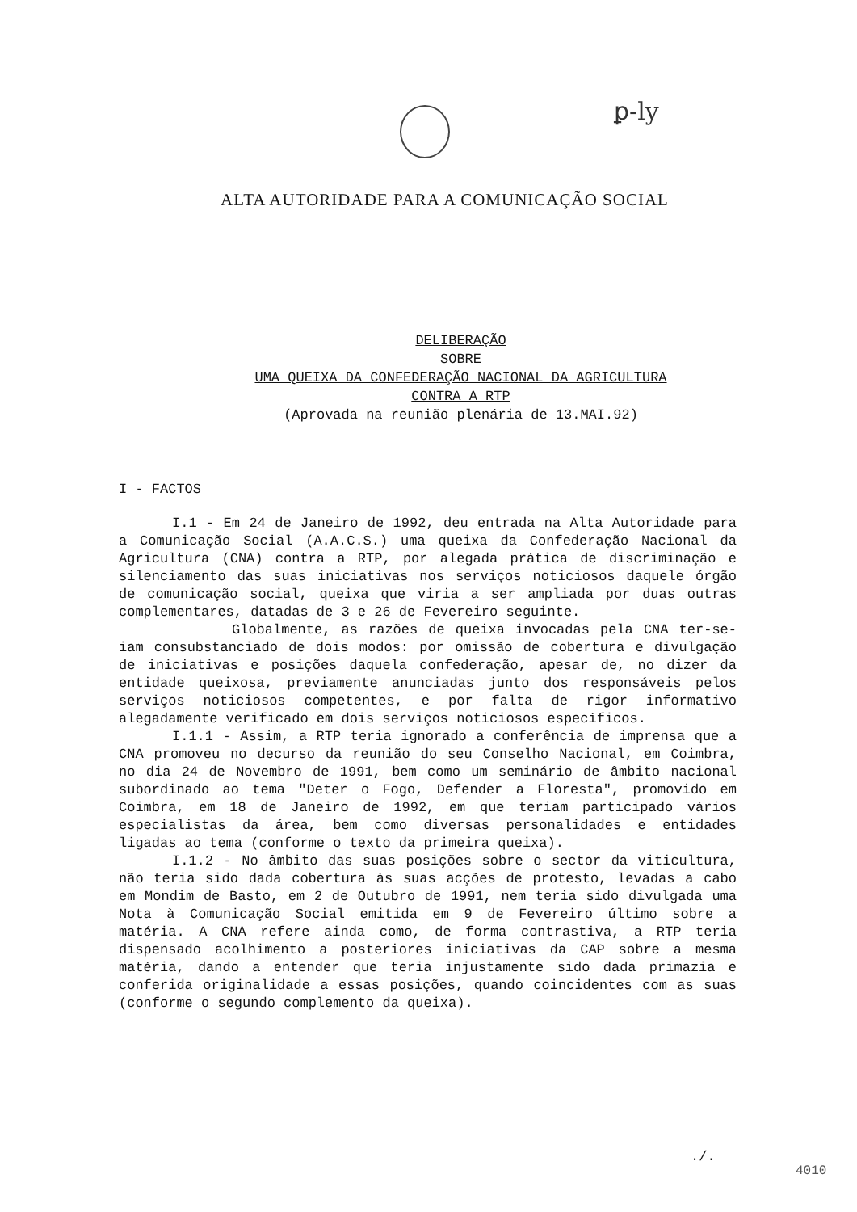ꝑ-ly
ALTA AUTORIDADE PARA A COMUNICAÇÃO SOCIAL
DELIBERAÇÃO
SOBRE
UMA QUEIXA DA CONFEDERAÇÃO NACIONAL DA AGRICULTURA
CONTRA A RTP
(Aprovada na reunião plenária de 13.MAI.92)
I - FACTOS
I.1 - Em 24 de Janeiro de 1992, deu entrada na Alta Autoridade para a Comunicação Social (A.A.C.S.) uma queixa da Confederação Nacional da Agricultura (CNA) contra a RTP, por alegada prática de discriminação e silenciamento das suas iniciativas nos serviços noticiosos daquele órgão de comunicação social, queixa que viria a ser ampliada por duas outras complementares, datadas de 3 e 26 de Fevereiro seguinte.
Globalmente, as razões de queixa invocadas pela CNA ter-se-iam consubstanciado de dois modos: por omissão de cobertura e divulgação de iniciativas e posições daquela confederação, apesar de, no dizer da entidade queixosa, previamente anunciadas junto dos responsáveis pelos serviços noticiosos competentes, e por falta de rigor informativo alegadamente verificado em dois serviços noticiosos específicos.
I.1.1 - Assim, a RTP teria ignorado a conferência de imprensa que a CNA promoveu no decurso da reunião do seu Conselho Nacional, em Coimbra, no dia 24 de Novembro de 1991, bem como um seminário de âmbito nacional subordinado ao tema "Deter o Fogo, Defender a Floresta", promovido em Coimbra, em 18 de Janeiro de 1992, em que teriam participado vários especialistas da área, bem como diversas personalidades e entidades ligadas ao tema (conforme o texto da primeira queixa).
I.1.2 - No âmbito das suas posições sobre o sector da viticultura, não teria sido dada cobertura às suas acções de protesto, levadas a cabo em Mondim de Basto, em 2 de Outubro de 1991, nem teria sido divulgada uma Nota à Comunicação Social emitida em 9 de Fevereiro último sobre a matéria. A CNA refere ainda como, de forma contrastiva, a RTP teria dispensado acolhimento a posteriores iniciativas da CAP sobre a mesma matéria, dando a entender que teria injustamente sido dada primazia e conferida originalidade a essas posições, quando coincidentes com as suas (conforme o segundo complemento da queixa).
./.
4010